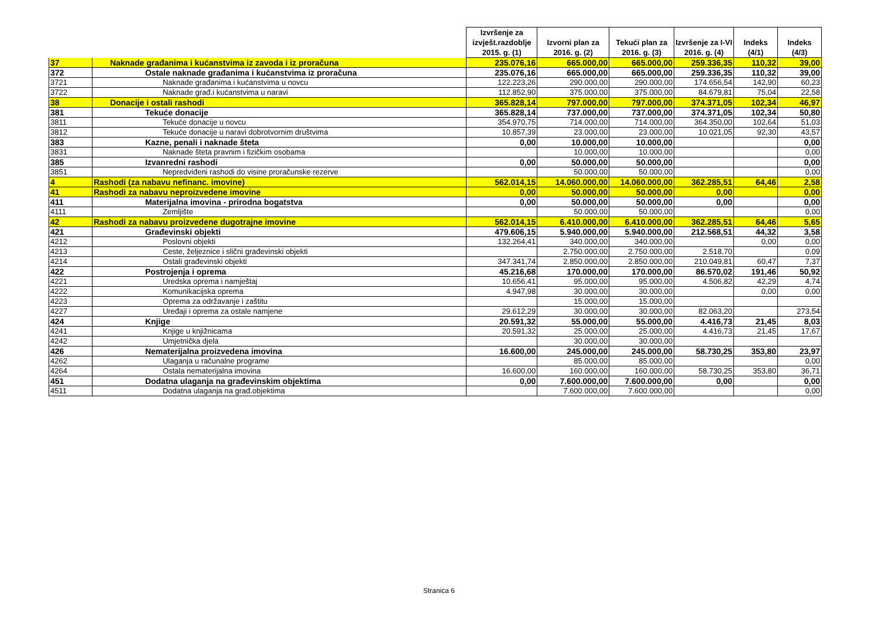| | | Izvršenje za izvješt.razdoblje 2015. g. (1) | Izvorni plan za 2016. g. (2) | Tekući plan za 2016. g. (3) | Izvršenje za I-VI 2016. g. (4) | Indeks (4/1) | Indeks (4/3) |
| --- | --- | --- | --- | --- | --- | --- | --- |
| 37 | Naknade građanima i kućanstvima iz zavoda i iz proračuna | 235.076,16 | 665.000,00 | 665.000,00 | 259.336,35 | 110,32 | 39,00 |
| 372 | Ostale naknade građanima i kućanstvima iz proračuna | 235.076,16 | 665.000,00 | 665.000,00 | 259.336,35 | 110,32 | 39,00 |
| 3721 | Naknade građanima i kućanstvima u novcu | 122.223,26 | 290.000,00 | 290.000,00 | 174.656,54 | 142,90 | 60,23 |
| 3722 | Naknade građ.i kućanstvima u naravi | 112.852,90 | 375.000,00 | 375.000,00 | 84.679,81 | 75,04 | 22,58 |
| 38 | Donacije i ostali rashodi | 365.828,14 | 797.000,00 | 797.000,00 | 374.371,05 | 102,34 | 46,97 |
| 381 | Tekuće donacije | 365.828,14 | 737.000,00 | 737.000,00 | 374.371,05 | 102,34 | 50,80 |
| 3811 | Tekuće donacije u novcu | 354.970,75 | 714.000,00 | 714.000,00 | 364.350,00 | 102,64 | 51,03 |
| 3812 | Tekuće donacije u naravi dobrotvornim društvima | 10.857,39 | 23.000,00 | 23.000,00 | 10.021,05 | 92,30 | 43,57 |
| 383 | Kazne, penali i naknade šteta | 0,00 | 10.000,00 | 10.000,00 | | | 0,00 |
| 3831 | Naknade šteta pravnim i fizičkim osobama | | 10.000,00 | 10.000,00 | | | 0,00 |
| 385 | Izvanredni rashodi | 0,00 | 50.000,00 | 50.000,00 | | | 0,00 |
| 3851 | Nepredviđeni rashodi do visine proračunske rezerve | | 50.000,00 | 50.000,00 | | | 0,00 |
| 4 | Rashodi (za nabavu nefinanc. imovine) | 562.014,15 | 14.060.000,00 | 14.060.000,00 | 362.285,51 | 64,46 | 2,58 |
| 41 | Rashodi za nabavu neproizvedene imovine | 0,00 | 50.000,00 | 50.000,00 | 0,00 | | 0,00 |
| 411 | Materijalna imovina - prirodna bogatstva | 0,00 | 50.000,00 | 50.000,00 | 0,00 | | 0,00 |
| 4111 | Zemljište | | 50.000,00 | 50.000,00 | | | 0,00 |
| 42 | Rashodi za nabavu proizvedene dugotrajne imovine | 562.014,15 | 6.410.000,00 | 6.410.000,00 | 362.285,51 | 64,46 | 5,65 |
| 421 | Građevinski objekti | 479.606,15 | 5.940.000,00 | 5.940.000,00 | 212.568,51 | 44,32 | 3,58 |
| 4212 | Poslovni objekti | 132.264,41 | 340.000,00 | 340.000,00 | | 0,00 | 0,00 |
| 4213 | Ceste, željeznice i slični građevinski objekti | | 2.750.000,00 | 2.750.000,00 | 2.518,70 | | 0,09 |
| 4214 | Ostali građevinski objekti | 347.341,74 | 2.850.000,00 | 2.850.000,00 | 210.049,81 | 60,47 | 7,37 |
| 422 | Postrojenja i oprema | 45.216,68 | 170.000,00 | 170.000,00 | 86.570,02 | 191,46 | 50,92 |
| 4221 | Uredska oprema i namještaj | 10.656,41 | 95.000,00 | 95.000,00 | 4.506,82 | 42,29 | 4,74 |
| 4222 | Komunikacijska oprema | 4.947,98 | 30.000,00 | 30.000,00 | | 0,00 | 0,00 |
| 4223 | Oprema za održavanje i zaštitu | | 15.000,00 | 15.000,00 | | | |
| 4227 | Uređaji i oprema za ostale namjene | 29.612,29 | 30.000,00 | 30.000,00 | 82.063,20 | | 273,54 |
| 424 | Knjige | 20.591,32 | 55.000,00 | 55.000,00 | 4.416,73 | 21,45 | 8,03 |
| 4241 | Knjige u knjižnicama | 20.591,32 | 25.000,00 | 25.000,00 | 4.416,73 | 21,45 | 17,67 |
| 4242 | Umjetnička djela | | 30.000,00 | 30.000,00 | | | |
| 426 | Nematerijalna proizvedena imovina | 16.600,00 | 245.000,00 | 245.000,00 | 58.730,25 | 353,80 | 23,97 |
| 4262 | Ulaganja u računalne programe | | 85.000,00 | 85.000,00 | | | 0,00 |
| 4264 | Ostala nematerijalna imovina | 16.600,00 | 160.000,00 | 160.000,00 | 58.730,25 | 353,80 | 36,71 |
| 451 | Dodatna ulaganja na građevinskim objektima | 0,00 | 7.600.000,00 | 7.600.000,00 | 0,00 | | 0,00 |
| 4511 | Dodatna ulaganja na građ.objektima | | 7.600.000,00 | 7.600.000,00 | | | 0,00 |
Stranica 6